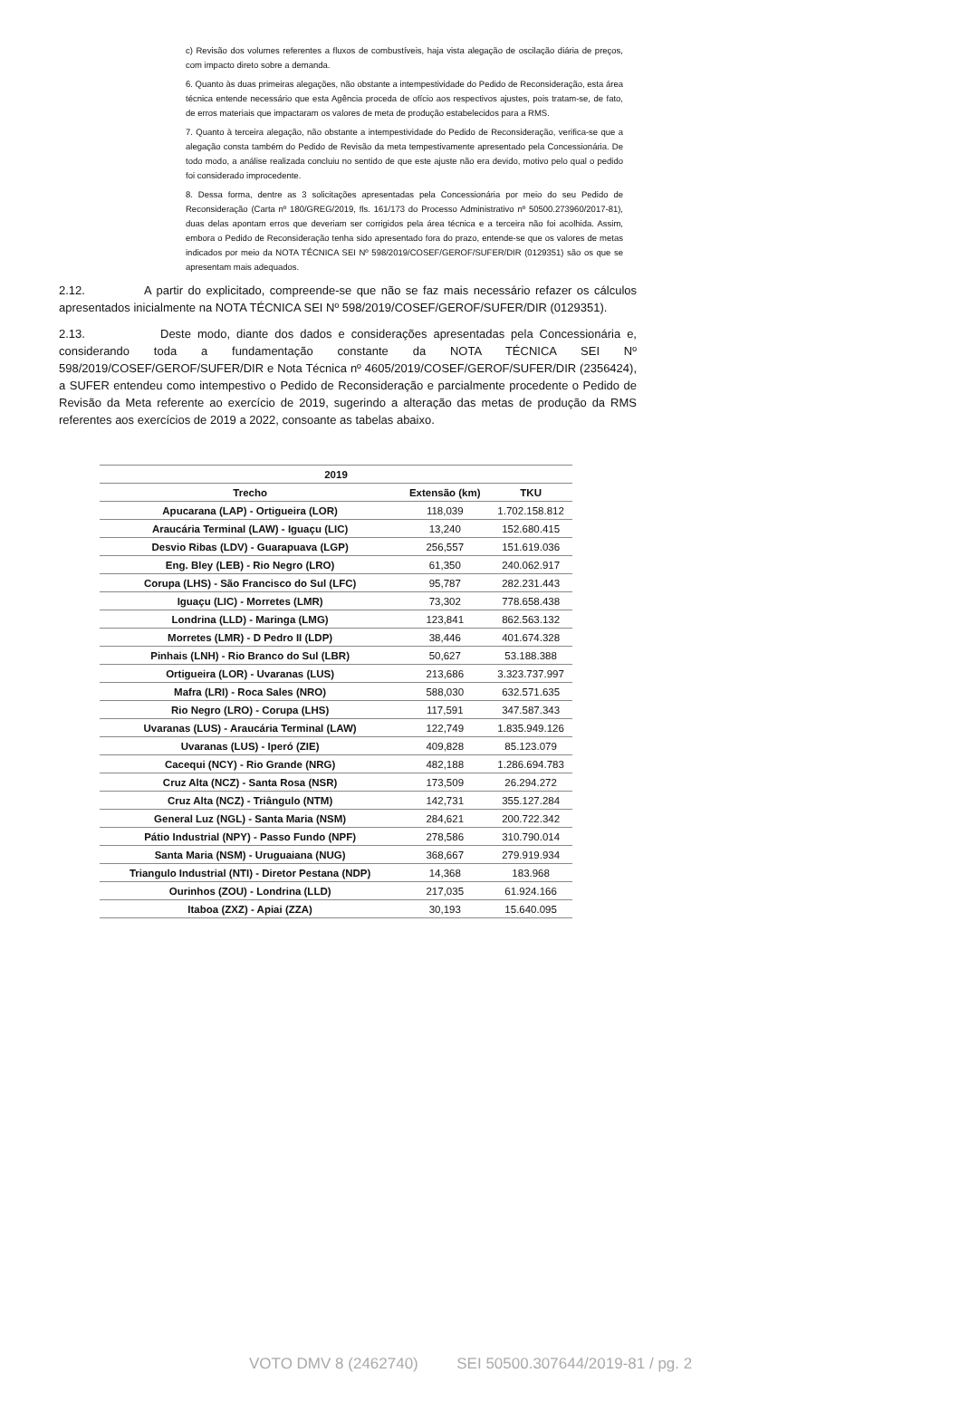c) Revisão dos volumes referentes a fluxos de combustíveis, haja vista alegação de oscilação diária de preços, com impacto direto sobre a demanda.
6. Quanto às duas primeiras alegações, não obstante a intempestividade do Pedido de Reconsideração, esta área técnica entende necessário que esta Agência proceda de ofício aos respectivos ajustes, pois tratam-se, de fato, de erros materiais que impactaram os valores de meta de produção estabelecidos para a RMS.
7. Quanto à terceira alegação, não obstante a intempestividade do Pedido de Reconsideração, verifica-se que a alegação consta também do Pedido de Revisão da meta tempestivamente apresentado pela Concessionária. De todo modo, a análise realizada concluiu no sentido de que este ajuste não era devido, motivo pelo qual o pedido foi considerado improcedente.
8. Dessa forma, dentre as 3 solicitações apresentadas pela Concessionária por meio do seu Pedido de Reconsideração (Carta nº 180/GREG/2019, fls. 161/173 do Processo Administrativo nº 50500.273960/2017-81), duas delas apontam erros que deveriam ser corrigidos pela área técnica e a terceira não foi acolhida. Assim, embora o Pedido de Reconsideração tenha sido apresentado fora do prazo, entende-se que os valores de metas indicados por meio da NOTA TÉCNICA SEI Nº 598/2019/COSEF/GEROF/SUFER/DIR (0129351) são os que se apresentam mais adequados.
2.12. A partir do explicitado, compreende-se que não se faz mais necessário refazer os cálculos apresentados inicialmente na NOTA TÉCNICA SEI Nº 598/2019/COSEF/GEROF/SUFER/DIR (0129351).
2.13. Deste modo, diante dos dados e considerações apresentadas pela Concessionária e, considerando toda a fundamentação constante da NOTA TÉCNICA SEI Nº 598/2019/COSEF/GEROF/SUFER/DIR e Nota Técnica nº 4605/2019/COSEF/GEROF/SUFER/DIR (2356424), a SUFER entendeu como intempestivo o Pedido de Reconsideração e parcialmente procedente o Pedido de Revisão da Meta referente ao exercício de 2019, sugerindo a alteração das metas de produção da RMS referentes aos exercícios de 2019 a 2022, consoante as tabelas abaixo.
| 2019 | | |
| --- | --- | --- |
| Trecho | Extensão (km) | TKU |
| Apucarana (LAP) - Ortigueira (LOR) | 118,039 | 1.702.158.812 |
| Araucária Terminal (LAW) - Iguaçu (LIC) | 13,240 | 152.680.415 |
| Desvio Ribas (LDV) - Guarapuava (LGP) | 256,557 | 151.619.036 |
| Eng. Bley (LEB) - Rio Negro (LRO) | 61,350 | 240.062.917 |
| Corupa (LHS) - São Francisco do Sul (LFC) | 95,787 | 282.231.443 |
| Iguaçu (LIC) - Morretes (LMR) | 73,302 | 778.658.438 |
| Londrina (LLD) - Maringa (LMG) | 123,841 | 862.563.132 |
| Morretes (LMR) - D Pedro II (LDP) | 38,446 | 401.674.328 |
| Pinhais (LNH) - Rio Branco do Sul (LBR) | 50,627 | 53.188.388 |
| Ortigueira (LOR) - Uvaranas (LUS) | 213,686 | 3.323.737.997 |
| Mafra (LRI) - Roca Sales (NRO) | 588,030 | 632.571.635 |
| Rio Negro (LRO) - Corupa (LHS) | 117,591 | 347.587.343 |
| Uvaranas (LUS) - Araucária Terminal (LAW) | 122,749 | 1.835.949.126 |
| Uvaranas (LUS) - Iperó (ZIE) | 409,828 | 85.123.079 |
| Cacequi (NCY) - Rio Grande (NRG) | 482,188 | 1.286.694.783 |
| Cruz Alta (NCZ) - Santa Rosa (NSR) | 173,509 | 26.294.272 |
| Cruz Alta (NCZ) - Triângulo (NTM) | 142,731 | 355.127.284 |
| General Luz (NGL) - Santa Maria (NSM) | 284,621 | 200.722.342 |
| Pátio Industrial (NPY) - Passo Fundo (NPF) | 278,586 | 310.790.014 |
| Santa Maria (NSM) - Uruguaiana (NUG) | 368,667 | 279.919.934 |
| Triangulo Industrial (NTI) - Diretor Pestana (NDP) | 14,368 | 183.968 |
| Ourinhos (ZOU) - Londrina (LLD) | 217,035 | 61.924.166 |
| Itaboa (ZXZ) - Apiai (ZZA) | 30,193 | 15.640.095 |
VOTO DMV 8 (2462740) SEI 50500.307644/2019-81 / pg. 2